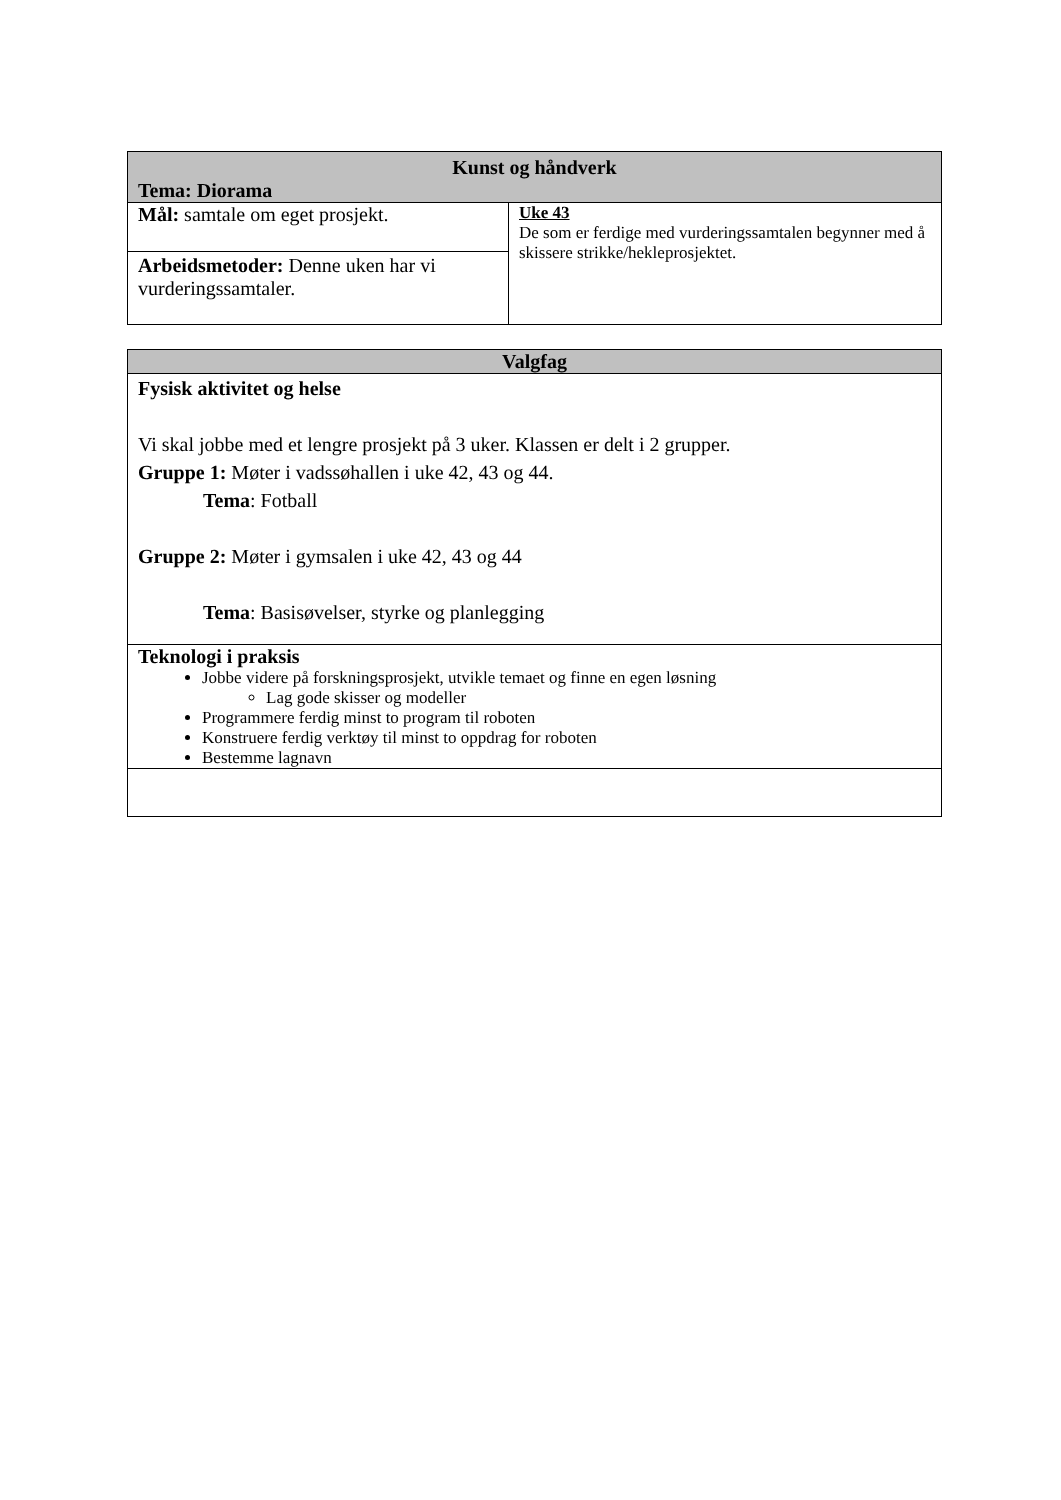| Kunst og håndverk Tema: Diorama | |
| --- | --- |
| Mål: samtale om eget prosjekt. | Uke 43 De som er ferdige med vurderingssamtalen begynner med å skissere strikke/hekleprosjektet. |
| Arbeidsmetoder: Denne uken har vi vurderingssamtaler. | |
| Valgfag |
| --- |
| Fysisk aktivitet og helse Vi skal jobbe med et lengre prosjekt på 3 uker. Klassen er delt i 2 grupper. Gruppe 1: Møter i vadssøhallen i uke 42, 43 og 44. Tema : Fotball Gruppe 2: Møter i gymsalen i uke 42, 43 og 44 Tema : Basisøvelser, styrke og planlegging |
| Teknologi i praksis Jobbe videre på forskningsprosjekt, utvikle temaet og finne en egen løsning Lag gode skisser og modeller Programmere ferdig minst to program til roboten Konstruere ferdig verktøy til minst to oppdrag for roboten Bestemme lagnavn |